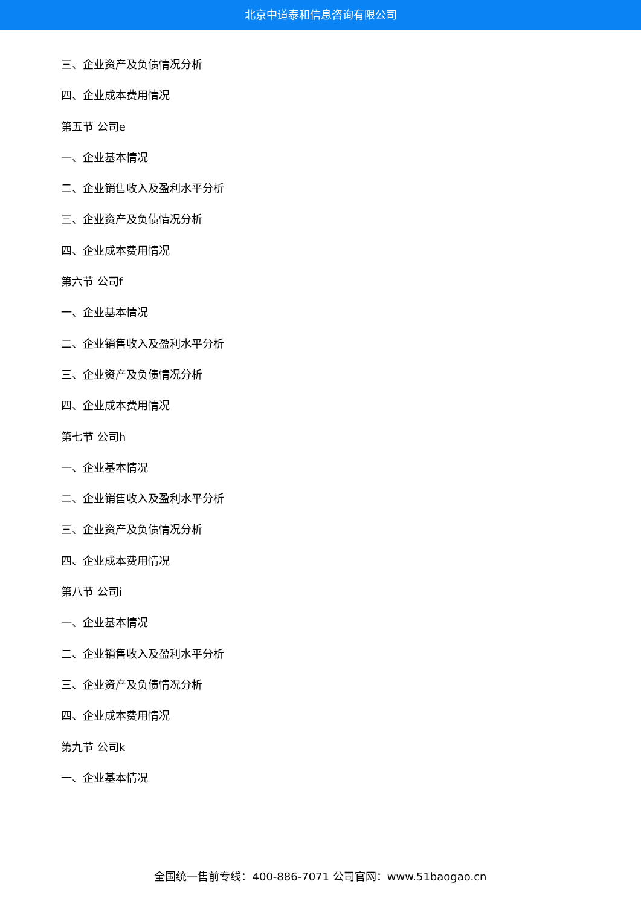北京中道泰和信息咨询有限公司
三、企业资产及负债情况分析
四、企业成本费用情况
第五节 公司e
一、企业基本情况
二、企业销售收入及盈利水平分析
三、企业资产及负债情况分析
四、企业成本费用情况
第六节 公司f
一、企业基本情况
二、企业销售收入及盈利水平分析
三、企业资产及负债情况分析
四、企业成本费用情况
第七节 公司h
一、企业基本情况
二、企业销售收入及盈利水平分析
三、企业资产及负债情况分析
四、企业成本费用情况
第八节 公司i
一、企业基本情况
二、企业销售收入及盈利水平分析
三、企业资产及负债情况分析
四、企业成本费用情况
第九节 公司k
一、企业基本情况
全国统一售前专线：400-886-7071 公司官网：www.51baogao.cn